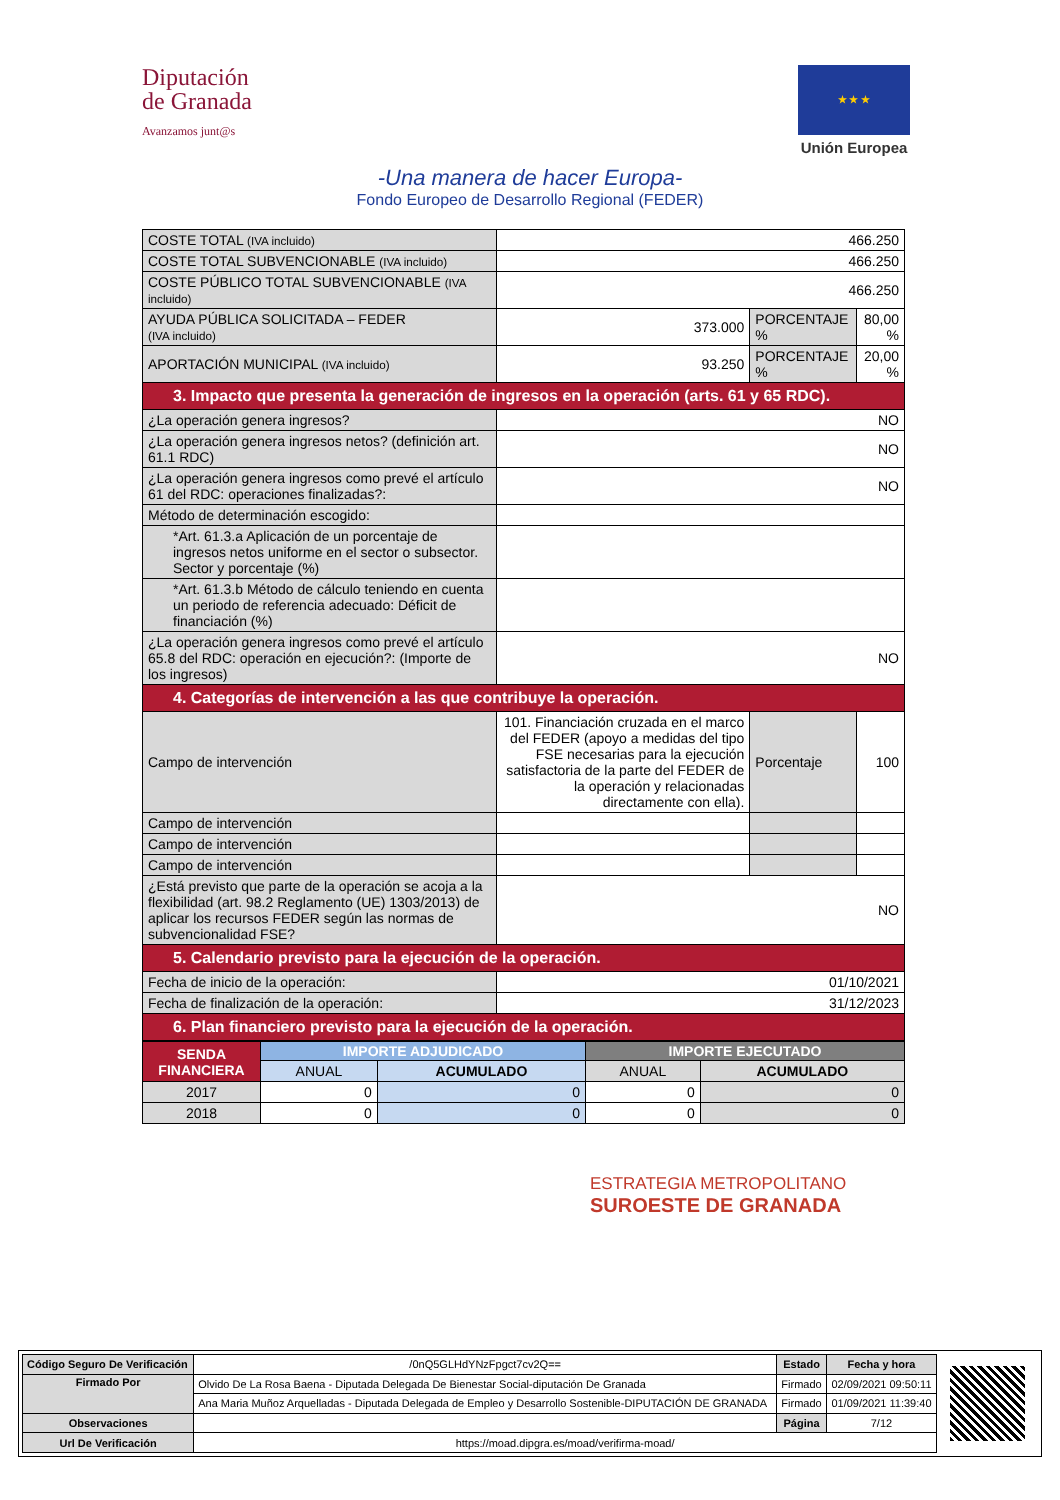Diputación
de Granada
Avanzamos junt@s
★ ★ ★
Unión Europea
-Una manera de hacer Europa-
Fondo Europeo de Desarrollo Regional (FEDER)
| COSTE TOTAL (IVA incluido) | 466.250 | | | |
| COSTE TOTAL SUBVENCIONABLE (IVA incluido) | 466.250 | | | |
| COSTE PÚBLICO TOTAL SUBVENCIONABLE (IVA incluido) | 466.250 | | | |
| AYUDA PÚBLICA SOLICITADA – FEDER (IVA incluido) | 373.000 | PORCENTAJE % | | 80,00 % |
| APORTACIÓN MUNICIPAL (IVA incluido) | 93.250 | PORCENTAJE % | | 20,00 % |
| 3. Impacto que presenta la generación de ingresos en la operación (arts. 61 y 65 RDC). | | | | |
| ¿La operación genera ingresos? | NO | | | |
| ¿La operación genera ingresos netos? (definición art. 61.1 RDC) | NO | | | |
| ¿La operación genera ingresos como prevé el artículo 61 del RDC: operaciones finalizadas?: | NO | | | |
| Método de determinación escogido: | | | | |
| *Art. 61.3.a Aplicación de un porcentaje de ingresos netos uniforme en el sector o subsector. Sector y porcentaje (%) | | | | |
| *Art. 61.3.b Método de cálculo teniendo en cuenta un periodo de referencia adecuado: Déficit de financiación (%) | | | | |
| ¿La operación genera ingresos como prevé el artículo 65.8 del RDC: operación en ejecución?: (Importe de los ingresos) | NO | | | |
| 4. Categorías de intervención a las que contribuye la operación. | | | | |
| Campo de intervención | 101. Financiación cruzada en el marco del FEDER (apoyo a medidas del tipo FSE necesarias para la ejecución satisfactoria de la parte del FEDER de la operación y relacionadas directamente con ella). | | Porcentaje | 100 |
| Campo de intervención | | | | |
| Campo de intervención | | | | |
| Campo de intervención | | | | |
| ¿Está previsto que parte de la operación se acoja a la flexibilidad (art. 98.2 Reglamento (UE) 1303/2013) de aplicar los recursos FEDER según las normas de subvencionalidad FSE? | NO | | | |
| 5. Calendario previsto para la ejecución de la operación. | | | | |
| Fecha de inicio de la operación: | 01/10/2021 | | | |
| Fecha de finalización de la operación: | 31/12/2023 | | | |
| 6. Plan financiero previsto para la ejecución de la operación. | | | | |
| SENDA FINANCIERA | IMPORTE ADJUDICADO | | IMPORTE EJECUTADO | |
| --- | --- | --- | --- | --- |
| | ANUAL | ACUMULADO | ANUAL | ACUMULADO |
| 2017 | 0 | 0 | 0 | 0 |
| 2018 | 0 | 0 | 0 | 0 |
ESTRATEGIA METROPOLITANO
SUROESTE DE GRANADA
| Código Seguro De Verificación | /0nQ5GLHdYNzFpgct7cv2Q== | Estado | Fecha y hora |
| Firmado Por | Olvido De La Rosa Baena - Diputada Delegada De Bienestar Social-diputación De Granada | Firmado | 02/09/2021 09:50:11 |
| | Ana Maria Muñoz Arquelladas - Diputada Delegada de Empleo y Desarrollo Sostenible-DIPUTACIÓN DE GRANADA | Firmado | 01/09/2021 11:39:40 |
| Observaciones | | Página | 7/12 |
| Url De Verificación | https://moad.dipgra.es/moad/verifirma-moad/ | | |